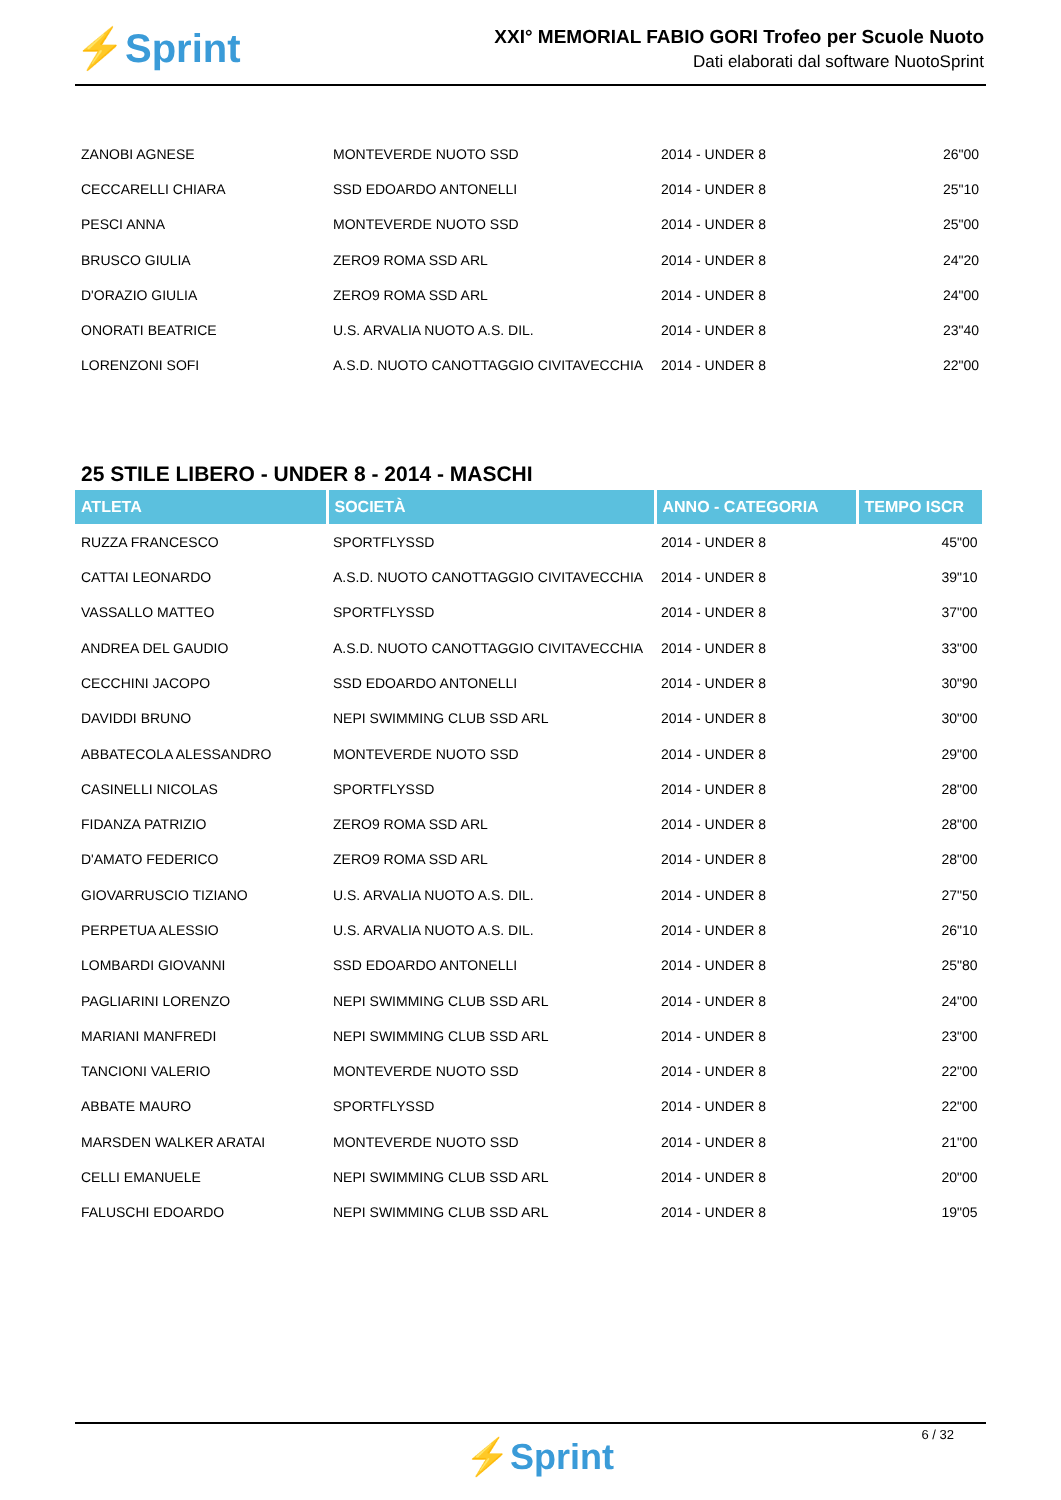⚡Sprint
XXI° MEMORIAL FABIO GORI Trofeo per Scuole Nuoto
Dati elaborati dal software NuotoSprint
| ZANOBI AGNESE | MONTEVERDE NUOTO SSD | 2014 - UNDER 8 | 26"00 |
| CECCARELLI CHIARA | SSD EDOARDO ANTONELLI | 2014 - UNDER 8 | 25"10 |
| PESCI ANNA | MONTEVERDE NUOTO SSD | 2014 - UNDER 8 | 25"00 |
| BRUSCO GIULIA | ZERO9 ROMA SSD ARL | 2014 - UNDER 8 | 24"20 |
| D'ORAZIO GIULIA | ZERO9 ROMA SSD ARL | 2014 - UNDER 8 | 24"00 |
| ONORATI BEATRICE | U.S. ARVALIA NUOTO A.S. DIL. | 2014 - UNDER 8 | 23"40 |
| LORENZONI SOFI | A.S.D. NUOTO CANOTTAGGIO CIVITAVECCHIA | 2014 - UNDER 8 | 22"00 |
25 STILE LIBERO - UNDER 8 - 2014 - MASCHI
| ATLETA | SOCIETÀ | ANNO - CATEGORIA | TEMPO ISCR |
| --- | --- | --- | --- |
| RUZZA FRANCESCO | SPORTFLYSSD | 2014 - UNDER 8 | 45"00 |
| CATTAI LEONARDO | A.S.D. NUOTO CANOTTAGGIO CIVITAVECCHIA | 2014 - UNDER 8 | 39"10 |
| VASSALLO MATTEO | SPORTFLYSSD | 2014 - UNDER 8 | 37"00 |
| ANDREA DEL GAUDIO | A.S.D. NUOTO CANOTTAGGIO CIVITAVECCHIA | 2014 - UNDER 8 | 33"00 |
| CECCHINI JACOPO | SSD EDOARDO ANTONELLI | 2014 - UNDER 8 | 30"90 |
| DAVIDDI BRUNO | NEPI SWIMMING CLUB SSD ARL | 2014 - UNDER 8 | 30"00 |
| ABBATECOLA ALESSANDRO | MONTEVERDE NUOTO SSD | 2014 - UNDER 8 | 29"00 |
| CASINELLI NICOLAS | SPORTFLYSSD | 2014 - UNDER 8 | 28"00 |
| FIDANZA PATRIZIO | ZERO9 ROMA SSD ARL | 2014 - UNDER 8 | 28"00 |
| D'AMATO FEDERICO | ZERO9 ROMA SSD ARL | 2014 - UNDER 8 | 28"00 |
| GIOVARRUSCIO TIZIANO | U.S. ARVALIA NUOTO A.S. DIL. | 2014 - UNDER 8 | 27"50 |
| PERPETUA ALESSIO | U.S. ARVALIA NUOTO A.S. DIL. | 2014 - UNDER 8 | 26"10 |
| LOMBARDI GIOVANNI | SSD EDOARDO ANTONELLI | 2014 - UNDER 8 | 25"80 |
| PAGLIARINI LORENZO | NEPI SWIMMING CLUB SSD ARL | 2014 - UNDER 8 | 24"00 |
| MARIANI MANFREDI | NEPI SWIMMING CLUB SSD ARL | 2014 - UNDER 8 | 23"00 |
| TANCIONI VALERIO | MONTEVERDE NUOTO SSD | 2014 - UNDER 8 | 22"00 |
| ABBATE MAURO | SPORTFLYSSD | 2014 - UNDER 8 | 22"00 |
| MARSDEN WALKER ARATAI | MONTEVERDE NUOTO SSD | 2014 - UNDER 8 | 21"00 |
| CELLI EMANUELE | NEPI SWIMMING CLUB SSD ARL | 2014 - UNDER 8 | 20"00 |
| FALUSCHI EDOARDO | NEPI SWIMMING CLUB SSD ARL | 2014 - UNDER 8 | 19"05 |
6 / 32
⚡Sprint